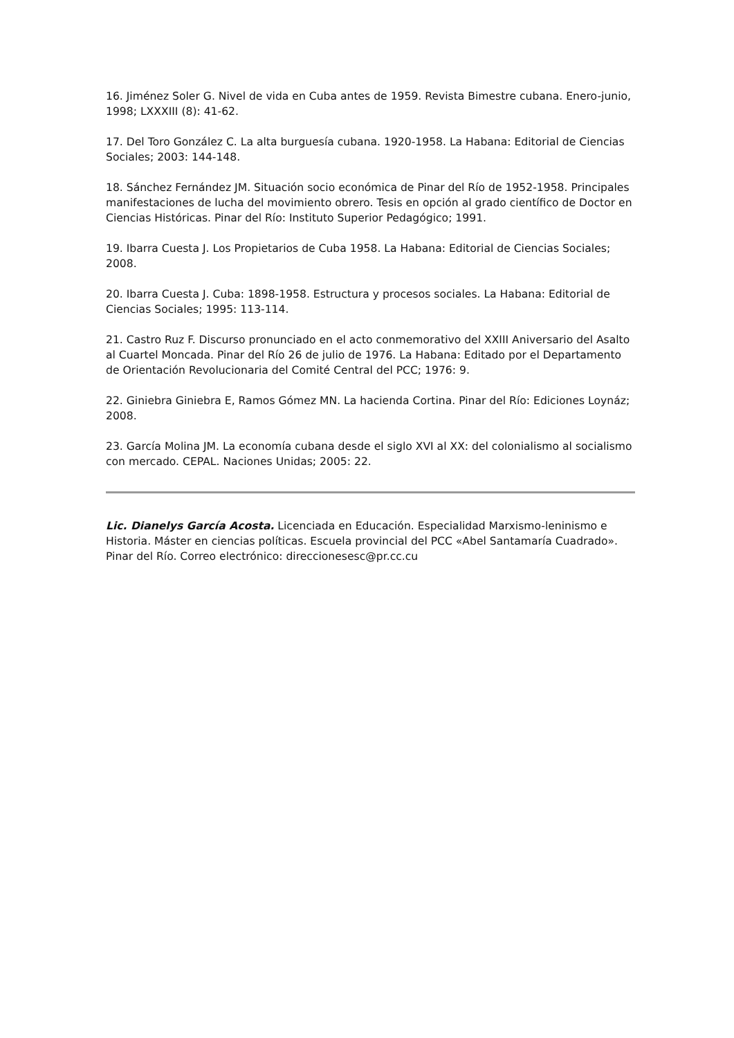16. Jiménez Soler G. Nivel de vida en Cuba antes de 1959. Revista Bimestre cubana. Enero-junio, 1998; LXXXIII (8): 41-62.
17. Del Toro González C. La alta burguesía cubana. 1920-1958. La Habana: Editorial de Ciencias Sociales; 2003: 144-148.
18. Sánchez Fernández JM. Situación socio económica de Pinar del Río de 1952-1958. Principales manifestaciones de lucha del movimiento obrero. Tesis en opción al grado científico de Doctor en Ciencias Históricas. Pinar del Río: Instituto Superior Pedagógico; 1991.
19. Ibarra Cuesta J. Los Propietarios de Cuba 1958. La Habana: Editorial de Ciencias Sociales; 2008.
20. Ibarra Cuesta J. Cuba: 1898-1958. Estructura y procesos sociales. La Habana: Editorial de Ciencias Sociales; 1995: 113-114.
21. Castro Ruz F. Discurso pronunciado en el acto conmemorativo del XXIII Aniversario del Asalto al Cuartel Moncada. Pinar del Río 26 de julio de 1976. La Habana: Editado por el Departamento de Orientación Revolucionaria del Comité Central del PCC; 1976: 9.
22. Giniebra Giniebra E, Ramos Gómez MN. La hacienda Cortina. Pinar del Río: Ediciones Loynáz; 2008.
23. García Molina JM. La economía cubana desde el siglo XVI al XX: del colonialismo al socialismo con mercado. CEPAL. Naciones Unidas; 2005: 22.
Lic. Dianelys García Acosta. Licenciada en Educación. Especialidad Marxismo-leninismo e Historia. Máster en ciencias políticas. Escuela provincial del PCC «Abel Santamaría Cuadrado». Pinar del Río. Correo electrónico: direccionesesc@pr.cc.cu